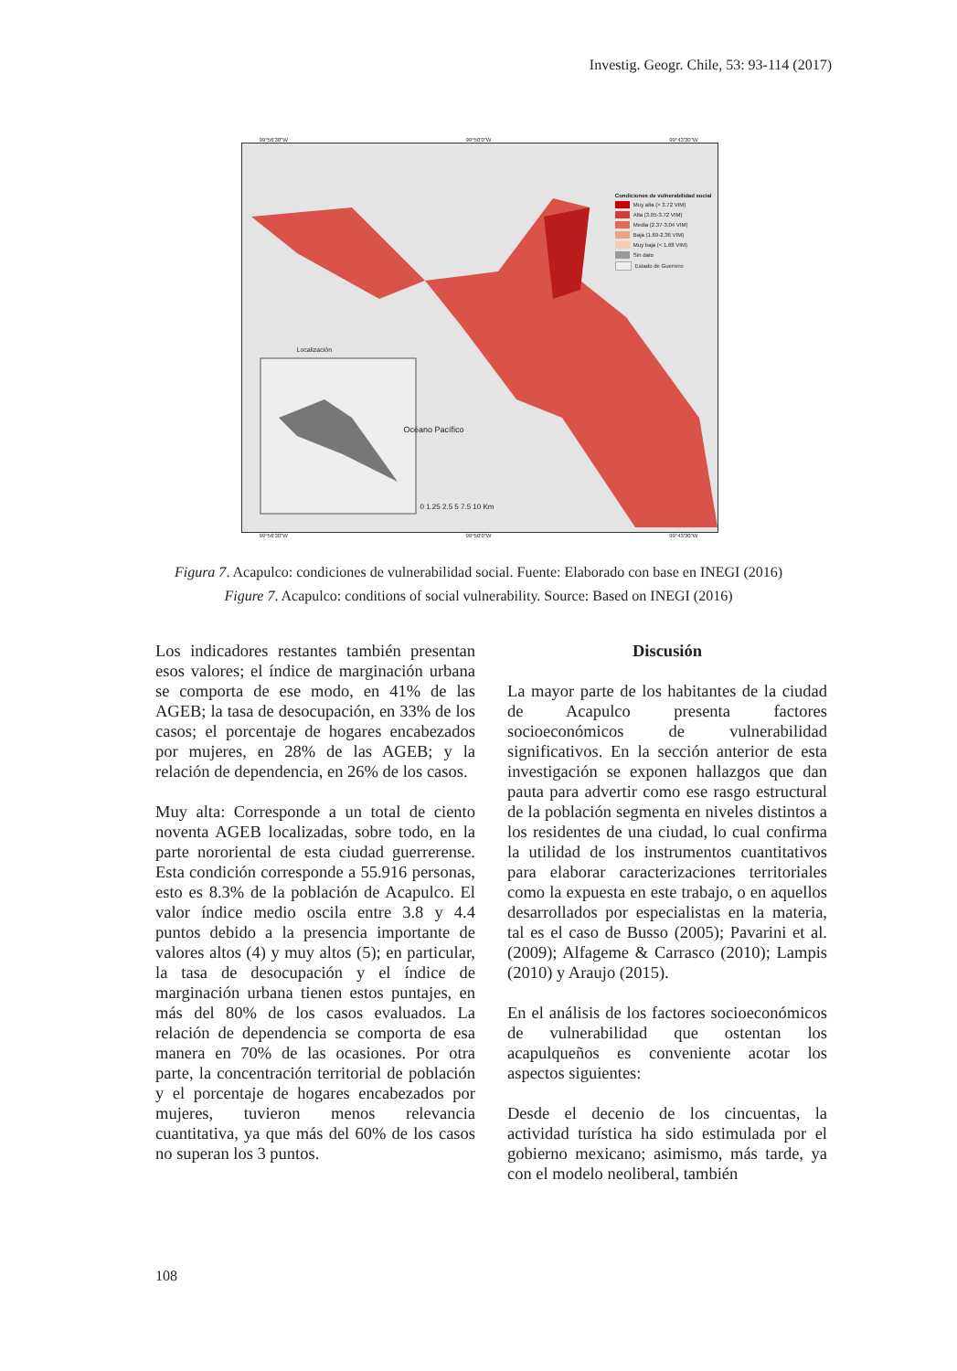Investig. Geogr. Chile, 53: 93-114 (2017)
99°56'30"W 99°50'0"W 99°43'30"W
Condiciones de vulnerabilidad social
Muy alta (> 3.72 VIM)
Alta (3.05-3.72 VIM)
Media (2.37-3.04 VIM)
Baja (1.69-2.36 VIM)
Muy baja (< 1.68 VIM)
Sin dato
Estado de Guerrero
Localización
Océano Pacífico
0 1.25 2.5 5 7.5 10 Km
99°56'30"W 99°50'0"W 99°43'30"W
Figura 7. Acapulco: condiciones de vulnerabilidad social. Fuente: Elaborado con base en INEGI (2016)
Figure 7. Acapulco: conditions of social vulnerability. Source: Based on INEGI (2016)
Los indicadores restantes también presentan esos valores; el índice de marginación urbana se comporta de ese modo, en 41% de las AGEB; la tasa de desocupación, en 33% de los casos; el porcentaje de hogares encabezados por mujeres, en 28% de las AGEB; y la relación de dependencia, en 26% de los casos.
Muy alta: Corresponde a un total de ciento noventa AGEB localizadas, sobre todo, en la parte nororiental de esta ciudad guerrerense. Esta condición corresponde a 55.916 personas, esto es 8.3% de la población de Acapulco. El valor índice medio oscila entre 3.8 y 4.4 puntos debido a la presencia importante de valores altos (4) y muy altos (5); en particular, la tasa de desocupación y el índice de marginación urbana tienen estos puntajes, en más del 80% de los casos evaluados. La relación de dependencia se comporta de esa manera en 70% de las ocasiones. Por otra parte, la concentración territorial de población y el porcentaje de hogares encabezados por mujeres, tuvieron menos relevancia cuantitativa, ya que más del 60% de los casos no superan los 3 puntos.
Discusión
La mayor parte de los habitantes de la ciudad de Acapulco presenta factores socioeconómicos de vulnerabilidad significativos. En la sección anterior de esta investigación se exponen hallazgos que dan pauta para advertir como ese rasgo estructural de la población segmenta en niveles distintos a los residentes de una ciudad, lo cual confirma la utilidad de los instrumentos cuantitativos para elaborar caracterizaciones territoriales como la expuesta en este trabajo, o en aquellos desarrollados por especialistas en la materia, tal es el caso de Busso (2005); Pavarini et al. (2009); Alfageme & Carrasco (2010); Lampis (2010) y Araujo (2015).
En el análisis de los factores socioeconómicos de vulnerabilidad que ostentan los acapulqueños es conveniente acotar los aspectos siguientes:
Desde el decenio de los cincuentas, la actividad turística ha sido estimulada por el gobierno mexicano; asimismo, más tarde, ya con el modelo neoliberal, también
108